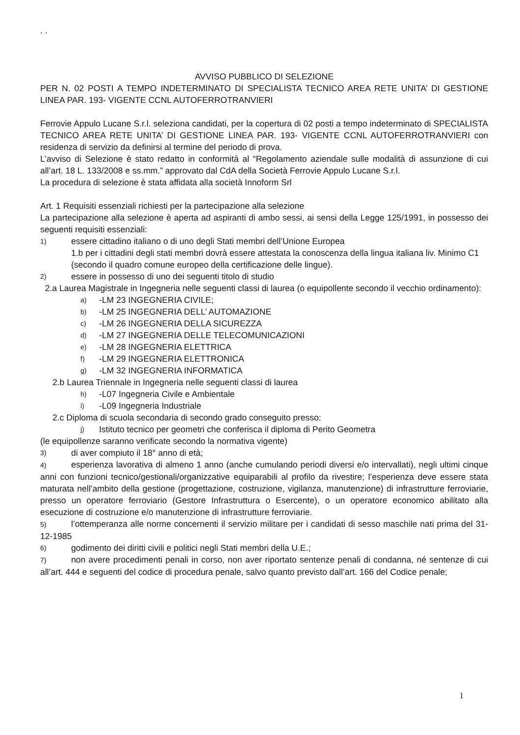. .
AVVISO PUBBLICO DI SELEZIONE
PER N. 02 POSTI A TEMPO INDETERMINATO DI SPECIALISTA TECNICO AREA RETE UNITA’ DI GESTIONE LINEA PAR. 193- VIGENTE CCNL AUTOFERROTRANVIERI
Ferrovie Appulo Lucane S.r.l. seleziona candidati, per la copertura di 02 posti a tempo indeterminato di SPECIALISTA TECNICO AREA RETE UNITA’ DI GESTIONE LINEA PAR. 193- VIGENTE CCNL AUTOFERROTRANVIERI con residenza di servizio da definirsi al termine del periodo di prova.
L’avviso di Selezione è stato redatto in conformità al “Regolamento aziendale sulle modalità di assunzione di cui all’art. 18 L. 133/2008 e ss.mm.” approvato dal CdA della Società Ferrovie Appulo Lucane S.r.l.
La procedura di selezione è stata affidata alla società Innoform Srl
Art. 1 Requisiti essenziali richiesti per la partecipazione alla selezione
La partecipazione alla selezione è aperta ad aspiranti di ambo sessi, ai sensi della Legge 125/1991, in possesso dei seguenti requisiti essenziali:
1) essere cittadino italiano o di uno degli Stati membri dell’Unione Europea
1.b per i cittadini degli stati membri dovrà essere attestata la conoscenza della lingua italiana liv. Minimo C1 (secondo il quadro comune europeo della certificazione delle lingue).
2) essere in possesso di uno dei seguenti titolo di studio
2.a Laurea Magistrale in Ingegneria nelle seguenti classi di laurea (o equipollente secondo il vecchio ordinamento):
a) -LM 23 INGEGNERIA CIVILE;
b) -LM 25 INGEGNERIA DELL’ AUTOMAZIONE
c) -LM 26 INGEGNERIA DELLA SICUREZZA
d) -LM 27 INGEGNERIA DELLE TELECOMUNICAZIONI
e) -LM 28 INGEGNERIA ELETTRICA
f) -LM 29 INGEGNERIA ELETTRONICA
g) -LM 32 INGEGNERIA INFORMATICA
2.b Laurea Triennale in Ingegneria nelle seguenti classi di laurea
h) -L07 Ingegneria Civile e Ambientale
i) -L09 Ingegneria Industriale
2.c Diploma di scuola secondaria di secondo grado conseguito presso:
j) Istituto tecnico per geometri che conferisca il diploma di Perito Geometra
(le equipollenze saranno verificate secondo la normativa vigente)
3) di aver compiuto il 18° anno di età;
4) esperienza lavorativa di almeno 1 anno (anche cumulando periodi diversi e/o intervallati), negli ultimi cinque anni con funzioni tecnico/gestionali/organizzative equiparabili al profilo da rivestire; l’esperienza deve essere stata maturata nell’ambito della gestione (progettazione, costruzione, vigilanza, manutenzione) di infrastrutture ferroviarie, presso un operatore ferroviario (Gestore Infrastruttura o Esercente), o un operatore economico abilitato alla esecuzione di costruzione e/o manutenzione di infrastrutture ferroviarie.
5) l’ottemperanza alle norme concernenti il servizio militare per i candidati di sesso maschile nati prima del 31-12-1985
6) godimento dei diritti civili e politici negli Stati membri della U.E.;
7) non avere procedimenti penali in corso, non aver riportato sentenze penali di condanna, né sentenze di cui all’art. 444 e seguenti del codice di procedura penale, salvo quanto previsto dall’art. 166 del Codice penale;
1